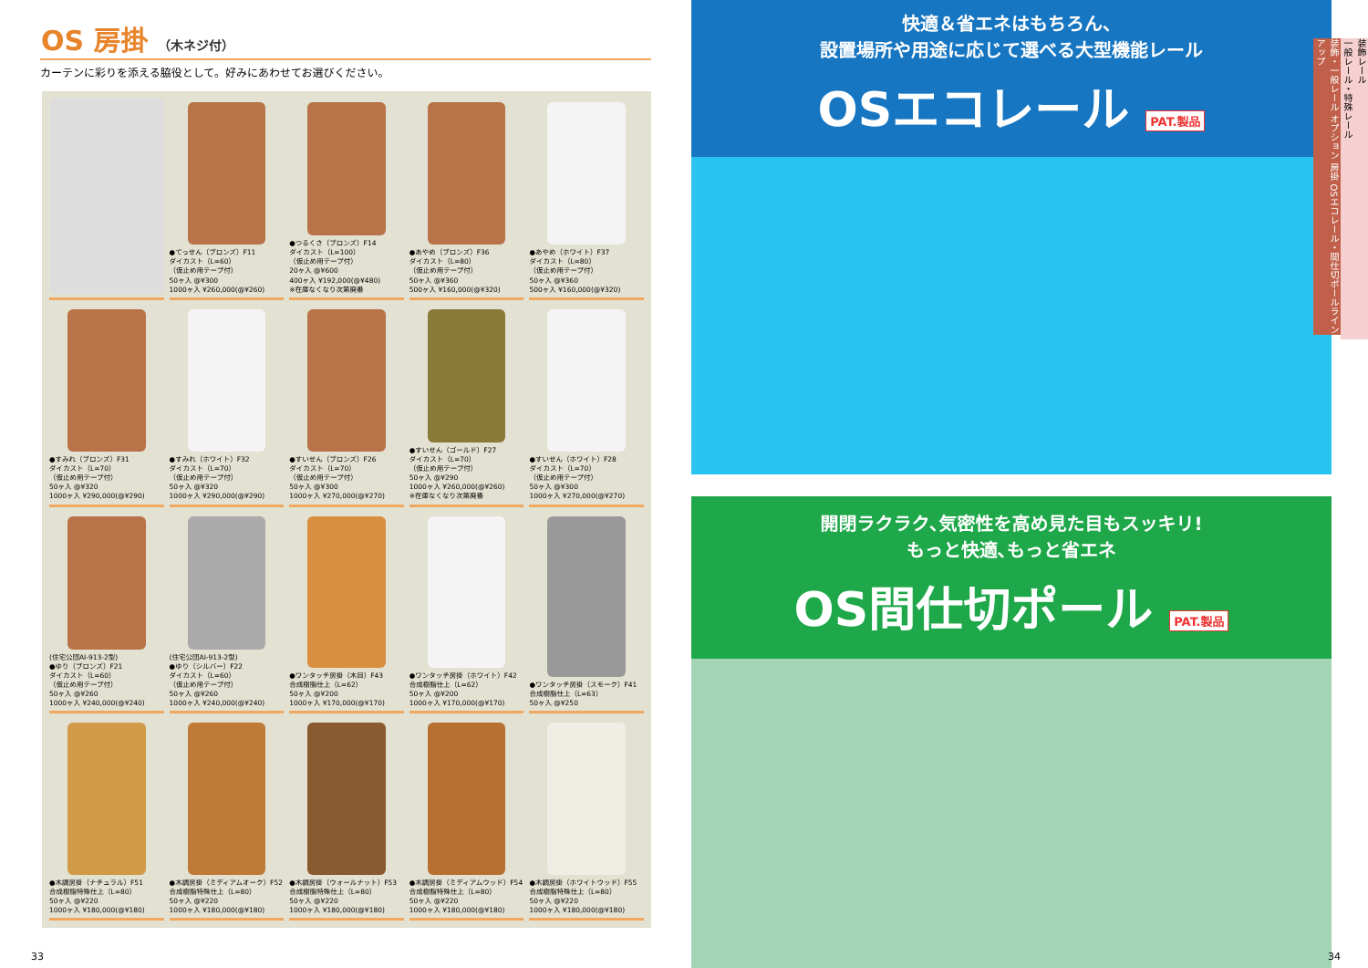OS 房掛 （木ネジ付）
カーテンに彩りを添える脇役として。好みにあわせてお選びください。
●てっせん（ブロンズ）F11
ダイカスト（L=60）
（仮止め用テープ付）
50ヶ入 @¥300
1000ヶ入 ¥260,000(@¥260)
●つるくさ（ブロンズ）F14
ダイカスト（L=100）
（仮止め用テープ付）
20ヶ入 @¥600
400ヶ入 ¥192,000(@¥480)
※在庫なくなり次第廃番
●あやめ（ブロンズ）F36
ダイカスト（L=80）
（仮止め用テープ付）
50ヶ入 @¥360
500ヶ入 ¥160,000(@¥320)
●あやめ（ホワイト）F37
ダイカスト（L=80）
（仮止め用テープ付）
50ヶ入 @¥360
500ヶ入 ¥160,000(@¥320)
●すみれ（ブロンズ）F31
ダイカスト（L=70）
（仮止め用テープ付）
50ヶ入 @¥320
1000ヶ入 ¥290,000(@¥290)
●すみれ（ホワイト）F32
ダイカスト（L=70）
（仮止め用テープ付）
50ヶ入 @¥320
1000ヶ入 ¥290,000(@¥290)
●すいせん（ブロンズ）F26
ダイカスト（L=70）
（仮止め用テープ付）
50ヶ入 @¥300
1000ヶ入 ¥270,000(@¥270)
●すいせん（ゴールド）F27
ダイカスト（L=70）
（仮止め用テープ付）
50ヶ入 @¥290
1000ヶ入 ¥260,000(@¥260)
※在庫なくなり次第廃番
●すいせん（ホワイト）F28
ダイカスト（L=70）
（仮止め用テープ付）
50ヶ入 @¥300
1000ヶ入 ¥270,000(@¥270)
(住宅公団AI-913-2型)
●ゆり（ブロンズ）F21
ダイカスト（L=60）
（仮止め用テープ付）
50ヶ入 @¥260
1000ヶ入 ¥240,000(@¥240)
(住宅公団AI-913-2型)
●ゆり（シルバー）F22
ダイカスト（L=60）
（仮止め用テープ付）
50ヶ入 @¥260
1000ヶ入 ¥240,000(@¥240)
●ワンタッチ房掛（木目）F43
合成樹脂仕上（L=62）
50ヶ入 @¥200
1000ヶ入 ¥170,000(@¥170)
●ワンタッチ房掛（ホワイト）F42
合成樹脂仕上（L=62）
50ヶ入 @¥200
1000ヶ入 ¥170,000(@¥170)
●ワンタッチ房掛（スモーク）F41
合成樹脂仕上（L=63）
50ヶ入 @¥250
●木調房掛（ナチュラル）F51
合成樹脂特殊仕上（L=80）
50ヶ入 @¥220
1000ヶ入 ¥180,000(@¥180)
●木調房掛（ミディアムオーク）F52
合成樹脂特殊仕上（L=80）
50ヶ入 @¥220
1000ヶ入 ¥180,000(@¥180)
●木調房掛（ウォールナット）F53
合成樹脂特殊仕上（L=80）
50ヶ入 @¥220
1000ヶ入 ¥180,000(@¥180)
●木調房掛（ミディアムウッド）F54
合成樹脂特殊仕上（L=80）
50ヶ入 @¥220
1000ヶ入 ¥180,000(@¥180)
●木調房掛（ホワイトウッド）F55
合成樹脂特殊仕上（L=80）
50ヶ入 @¥220
1000ヶ入 ¥180,000(@¥180)
33
快適＆省エネはもちろん、
設置場所や用途に応じて選べる大型機能レール
OSエコレール PAT.製品
開閉ラクラク､気密性を高め見た目もスッキリ!
もっと快適､もっと省エネ
OS間仕切ポール PAT.製品
装飾レール
一般レール・特殊レール
装飾・一般レール オプション 房掛 OSエコレール・間仕切ポールラインアップ
34